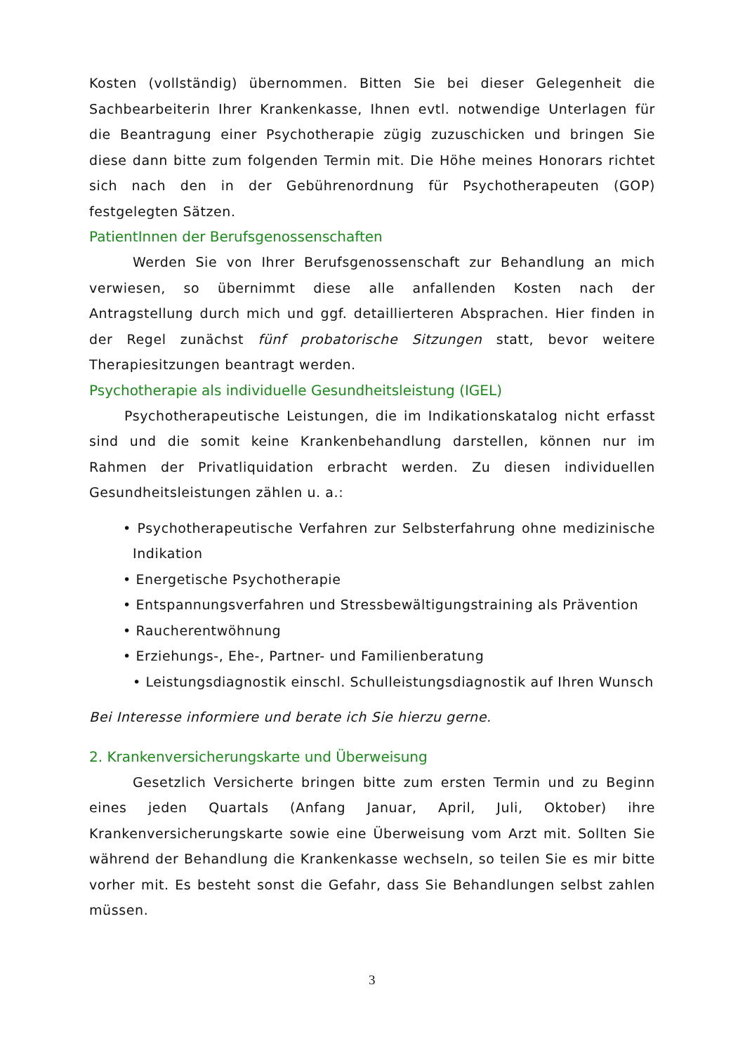Kosten (vollständig) übernommen. Bitten Sie bei dieser Gelegenheit die Sachbearbeiterin Ihrer Krankenkasse, Ihnen evtl. notwendige Unterlagen für die Beantragung einer Psychotherapie zügig zuzuschicken und bringen Sie diese dann bitte zum folgenden Termin mit. Die Höhe meines Honorars richtet sich nach den in der Gebührenordnung für Psychotherapeuten (GOP) festgelegten Sätzen.
PatientInnen der Berufsgenossenschaften
Werden Sie von Ihrer Berufsgenossenschaft zur Behandlung an mich verwiesen, so übernimmt diese alle anfallenden Kosten nach der Antragstellung durch mich und ggf. detaillierteren Absprachen. Hier finden in der Regel zunächst fünf probatorische Sitzungen statt, bevor weitere Therapiesitzungen beantragt werden.
Psychotherapie als individuelle Gesundheitsleistung (IGEL)
Psychotherapeutische Leistungen, die im Indikationskatalog nicht erfasst sind und die somit keine Krankenbehandlung darstellen, können nur im Rahmen der Privatliquidation erbracht werden. Zu diesen individuellen Gesundheitsleistungen zählen u. a.:
• Psychotherapeutische Verfahren zur Selbsterfahrung ohne medizinische Indikation
• Energetische Psychotherapie
• Entspannungsverfahren und Stressbewältigungstraining als Prävention
• Raucherentwöhnung
• Erziehungs-, Ehe-, Partner- und Familienberatung
• Leistungsdiagnostik einschl. Schulleistungsdiagnostik auf Ihren Wunsch
Bei Interesse informiere und berate ich Sie hierzu gerne.
2. Krankenversicherungskarte und Überweisung
Gesetzlich Versicherte bringen bitte zum ersten Termin und zu Beginn eines jeden Quartals (Anfang Januar, April, Juli, Oktober) ihre Krankenversicherungskarte sowie eine Überweisung vom Arzt mit. Sollten Sie während der Behandlung die Krankenkasse wechseln, so teilen Sie es mir bitte vorher mit. Es besteht sonst die Gefahr, dass Sie Behandlungen selbst zahlen müssen.
3